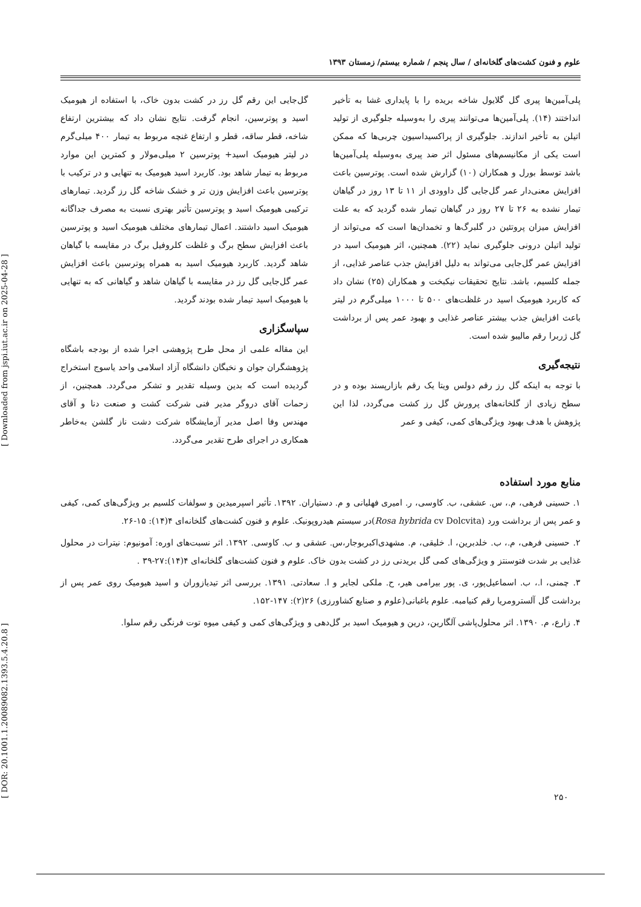[ DOR: 20.1001.1.20089082.1393.5.4.20.8 ] [ Downloaded from jspi.iut.ac.ir on 2025-04-28 ]
علوم و فنون کشت‌های گلخانه‌ای / سال پنجم / شماره بیستم/ زمستان ۱۳۹۳
پلی‌آمین‌ها پیری گل گلایول شاخه بریده را با پایداری غشا به تأخیر انداختند (۱۴). پلی‌آمین‌ها می‌توانند پیری را به‌وسیله جلوگیری از تولید اتیلن به تأخیر اندازند. جلوگیری از پراکسیداسیون چربی‌ها که ممکن است یکی از مکانیسم‌های مسئول اثر ضد پیری به‌وسیله پلی‌آمین‌ها باشد توسط بورل و همکاران (۱۰) گزارش شده است. پوترسین باعث افزایش معنی‌دار عمر گل‌جایی گل داوودی از ۱۱ تا ۱۳ روز در گیاهان تیمار نشده به ۲۶ تا ۲۷ روز در گیاهان تیمار شده گردید که به علت افزایش میزان پروتئین در گلبرگ‌ها و تخمدان‌ها است که می‌تواند از تولید اتیلن درونی جلوگیری نماید (۲۲). همچنین، اثر هیومیک اسید در افزایش عمر گل‌جایی می‌تواند به دلیل افزایش جذب عناصر غذایی، از جمله کلسیم، باشد. نتایج تحقیقات نیکبخت و همکاران (۲۵) نشان داد که کاربرد هیومیک اسید در غلظت‌های ۵۰۰ تا ۱۰۰۰ میلی‌گرم در لیتر باعث افزایش جذب بیشتر عناصر غذایی و بهبود عمر پس از برداشت گل ژربرا رقم مالیبو شده است.
نتیجه‌گیری
با توجه به اینکه گل رز رقم دولس ویتا یک رقم بازارپسند بوده و در سطح زیادی از گلخانه‌های پرورش گل رز کشت می‌گردد، لذا این پژوهش با هدف بهبود ویژگی‌های کمی، کیفی و عمر
گل‌جایی این رقم گل رز در کشت بدون خاک، با استفاده از هیومیک اسید و پوترسین، انجام گرفت. نتایج نشان داد که بیشترین ارتفاع شاخه، قطر ساقه، قطر و ارتفاع غنچه مربوط به تیمار ۴۰۰ میلی‌گرم در لیتر هیومیک اسید+ پوترسین ۲ میلی‌مولار و کمترین این موارد مربوط به تیمار شاهد بود. کاربرد اسید هیومیک به تنهایی و در ترکیب با پوترسین باعث افزایش وزن تر و خشک شاخه گل رز گردید. تیمارهای ترکیبی هیومیک اسید و پوترسین تأثیر بهتری نسبت به مصرف جداگانه هیومیک اسید داشتند. اعمال تیمارهای مختلف هیومیک اسید و پوترسین باعث افزایش سطح برگ و غلظت کلروفیل برگ در مقایسه با گیاهان شاهد گردید. کاربرد هیومیک اسید به همراه پوترسین باعث افزایش عمر گل‌جایی گل رز در مقایسه با گیاهان شاهد و گیاهانی که به تنهایی با هیومیک اسید تیمار شده بودند گردید.
سپاسگزاری
این مقاله علمی از محل طرح پژوهشی اجرا شده از بودجه باشگاه پژوهشگران جوان و نخبگان دانشگاه آزاد اسلامی واحد یاسوج استخراج گردیده است که بدین وسیله تقدیر و تشکر می‌گردد. همچنین، از زحمات آقای دروگر مدیر فنی شرکت کشت و صنعت دنا و آقای مهندس وفا اصل مدیر آزمایشگاه شرکت دشت ناز گلشن به‌خاطر همکاری در اجرای طرح تقدیر می‌گردد.
منابع مورد استفاده
۱. حسینی فرهی، م.، س. عشقی، ب. کاوسی، ر. امیری فهلیانی و م. دستیاران. ۱۳۹۲. تأثیر اسپرمیدین و سولفات کلسیم بر ویژگی‌های کمی، کیفی و عمر پس از برداشت ورد (Rosa hybrida cv Dolcvita)در سیستم هیدروپونیک. علوم و فنون کشت‌های گلخانه‌ای ۴(۱۴): ۱۵-۲۶.
۲. حسینی فرهی، م.، ب. خلدبرین، ا. خلیقی، م. مشهدی‌اکبربوجار،س. عشقی و ب. کاوسی. ۱۳۹۲. اثر نسبت‌های اوره: آمونیوم: نیترات در محلول غذایی بر شدت فتوسنتز و ویژگی‌های کمی گل بریدنی رز در کشت بدون خاک. علوم و فنون کشت‌های گلخانه‌ای ۴(۱۴):۲۷-۳۹ .
۳. چمنی، ا.، ب. اسماعیل‌پور، ی. پور بیرامی هیر، ح. ملکی لجایر و ا. سعادتی. ۱۳۹۱. بررسی اثر تیدیازوران و اسید هیومیک روی عمر پس از برداشت گل آلسترومریا رقم کنیامبه. علوم باغبانی(علوم و صنایع کشاورزی) ۲۶(۲): ۱۴۷-۱۵۲.
۴. زارع، م. ۱۳۹۰. اثر محلول‌پاشی آلگارین، درین و هیومیک اسید بر گل‌دهی و ویژگی‌های کمی و کیفی میوه توت فرنگی رقم سلوا.
۲۵۰